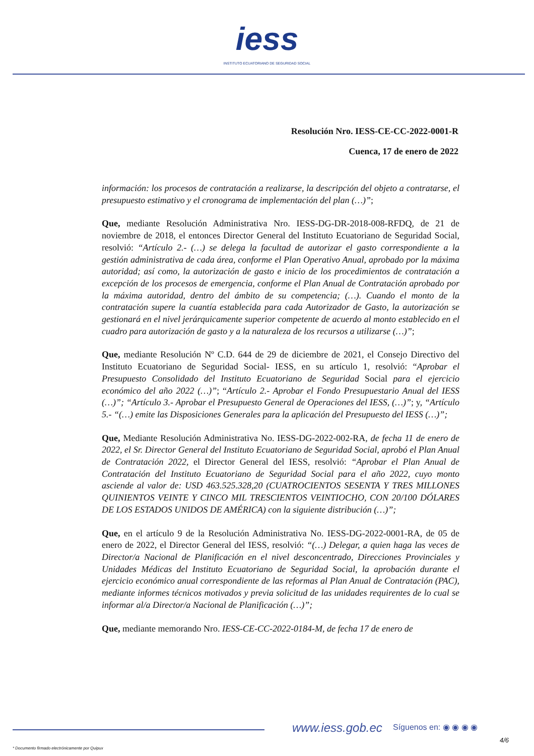iess
INSTITUTO ECUATORIANO DE SEGURIDAD SOCIAL
Resolución Nro. IESS-CE-CC-2022-0001-R
Cuenca, 17 de enero de 2022
información: los procesos de contratación a realizarse, la descripción del objeto a contratarse, el presupuesto estimativo y el cronograma de implementación del plan (…)”;
Que, mediante Resolución Administrativa Nro. IESS-DG-DR-2018-008-RFDQ, de 21 de noviembre de 2018, el entonces Director General del Instituto Ecuatoriano de Seguridad Social, resolvió: “Artículo 2.- (…) se delega la facultad de autorizar el gasto correspondiente a la gestión administrativa de cada área, conforme el Plan Operativo Anual, aprobado por la máxima autoridad; así como, la autorización de gasto e inicio de los procedimientos de contratación a excepción de los procesos de emergencia, conforme el Plan Anual de Contratación aprobado por la máxima autoridad, dentro del ámbito de su competencia; (…). Cuando el monto de la contratación supere la cuantía establecida para cada Autorizador de Gasto, la autorización se gestionará en el nivel jerárquicamente superior competente de acuerdo al monto establecido en el cuadro para autorización de gasto y a la naturaleza de los recursos a utilizarse (…)”;
Que, mediante Resolución Nº C.D. 644 de 29 de diciembre de 2021, el Consejo Directivo del Instituto Ecuatoriano de Seguridad Social- IESS, en su artículo 1, resolvió: “Aprobar el Presupuesto Consolidado del Instituto Ecuatoriano de Seguridad Social para el ejercicio económico del año 2022 (…)”; “Artículo 2.- Aprobar el Fondo Presupuestario Anual del IESS (…)”; “Artículo 3.- Aprobar el Presupuesto General de Operaciones del IESS, (…)”; y, “Artículo 5.- “(…) emite las Disposiciones Generales para la aplicación del Presupuesto del IESS (…)”;
Que, Mediante Resolución Administrativa No. IESS-DG-2022-002-RA, de fecha 11 de enero de 2022, el Sr. Director General del Instituto Ecuatoriano de Seguridad Social, aprobó el Plan Anual de Contratación 2022, el Director General del IESS, resolvió: “Aprobar el Plan Anual de Contratación del Instituto Ecuatoriano de Seguridad Social para el año 2022, cuyo monto asciende al valor de: USD 463.525.328,20 (CUATROCIENTOS SESENTA Y TRES MILLONES QUINIENTOS VEINTE Y CINCO MIL TRESCIENTOS VEINTIOCHO, CON 20/100 DÓLARES DE LOS ESTADOS UNIDOS DE AMÉRICA) con la siguiente distribución (…)”;
Que, en el artículo 9 de la Resolución Administrativa No. IESS-DG-2022-0001-RA, de 05 de enero de 2022, el Director General del IESS, resolvió: “(…) Delegar, a quien haga las veces de Director/a Nacional de Planificación en el nivel desconcentrado, Direcciones Provinciales y Unidades Médicas del Instituto Ecuatoriano de Seguridad Social, la aprobación durante el ejercicio económico anual correspondiente de las reformas al Plan Anual de Contratación (PAC), mediante informes técnicos motivados y previa solicitud de las unidades requirentes de lo cual se informar al/a Director/a Nacional de Planificación (…)”;
Que, mediante memorando Nro. IESS-CE-CC-2022-0184-M, de fecha 17 de enero de
www.iess.gob.ec Síguenos en: ◉ ◉ ◉ ◉
4/6
* Documento firmado electrónicamente por Quipux